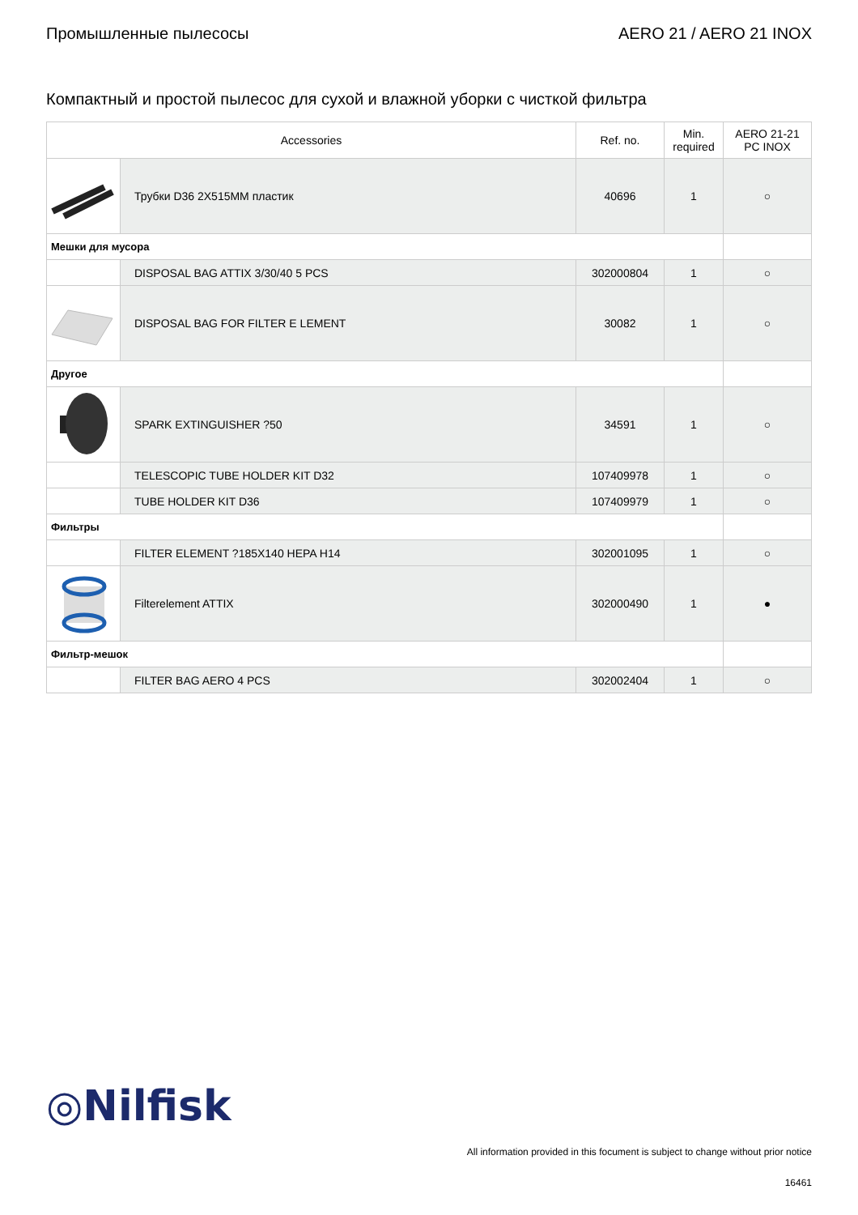Промышленные пылесосы AERO 21 / AERO 21 INOX
Компактный и простой пылесос для сухой и влажной уборки с чисткой фильтра
| Accessories | | Ref. no. | Min. required | AERO 21-21 PC INOX |
| --- | --- | --- | --- | --- |
| | Трубки D36 2X515MM пластик | 40696 | 1 | ○ |
| Мешки для мусора | | | | |
| | DISPOSAL BAG ATTIX 3/30/40 5 PCS | 302000804 | 1 | ○ |
| | DISPOSAL BAG FOR FILTER E LEMENT | 30082 | 1 | ○ |
| Другое | | | | |
| | SPARK EXTINGUISHER ?50 | 34591 | 1 | ○ |
| | TELESCOPIC TUBE HOLDER KIT D32 | 107409978 | 1 | ○ |
| | TUBE HOLDER KIT D36 | 107409979 | 1 | ○ |
| Фильтры | | | | |
| | FILTER ELEMENT ?185X140 HEPA H14 | 302001095 | 1 | ○ |
| | Filterelement ATTIX | 302000490 | 1 | ● |
| Фильтр-мешок | | | | |
| | FILTER BAG AERO 4 PCS | 302002404 | 1 | ○ |
◎Nilfisk
All information provided in this focument is subject to change without prior notice
16461